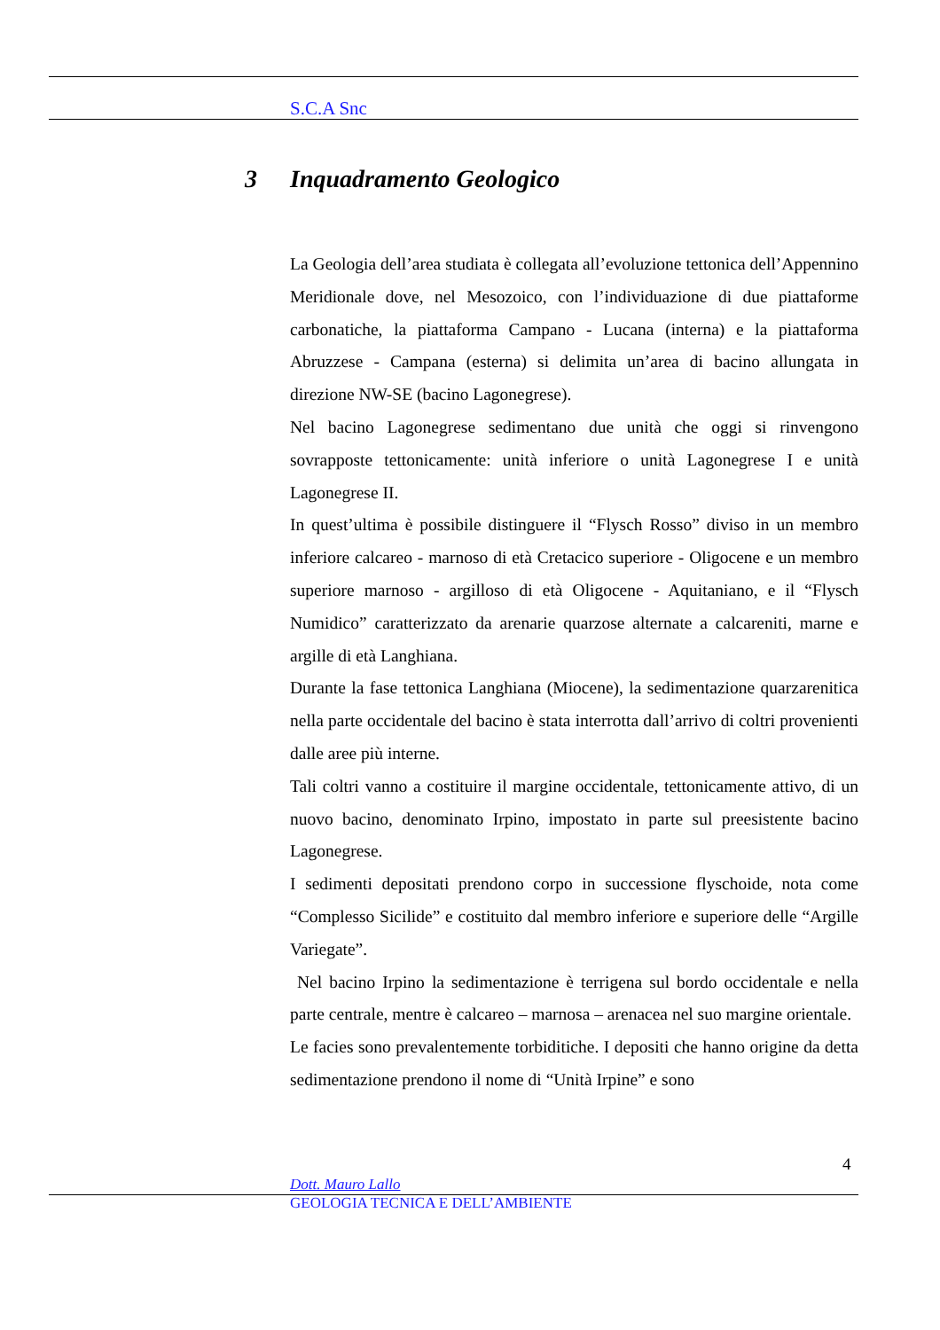S.C.A Snc
3 Inquadramento Geologico
La Geologia dell’area studiata è collegata all’evoluzione tettonica dell’Appennino Meridionale dove, nel Mesozoico, con l’individuazione di due piattaforme carbonatiche, la piattaforma Campano - Lucana (interna) e la piattaforma Abruzzese - Campana (esterna) si delimita un’area di bacino allungata in direzione NW-SE (bacino Lagonegrese).
Nel bacino Lagonegrese sedimentano due unità che oggi si rinvengono sovrapposte tettonicamente: unità inferiore o unità Lagonegrese I e unità Lagonegrese II.
In quest’ultima è possibile distinguere il “Flysch Rosso” diviso in un membro inferiore calcareo - marnoso di età Cretacico superiore - Oligocene e un membro superiore marnoso - argilloso di età Oligocene - Aquitaniano, e il “Flysch Numidico” caratterizzato da arenarie quarzose alternate a calcareniti, marne e argille di età Langhiana.
Durante la fase tettonica Langhiana (Miocene), la sedimentazione quarzarenitica nella parte occidentale del bacino è stata interrotta dall’arrivo di coltri provenienti dalle aree più interne.
Tali coltri vanno a costituire il margine occidentale, tettonicamente attivo, di un nuovo bacino, denominato Irpino, impostato in parte sul preesistente bacino Lagonegrese.
I sedimenti depositati prendono corpo in successione flyschoide, nota come “Complesso Sicilide” e costituito dal membro inferiore e superiore delle “Argille Variegate”.
Nel bacino Irpino la sedimentazione è terrigena sul bordo occidentale e nella parte centrale, mentre è calcareo – marnosa – arenacea nel suo margine orientale.
Le facies sono prevalentemente torbiditiche. I depositi che hanno origine da detta sedimentazione prendono il nome di “Unità Irpine” e sono
4
Dott. Mauro Lallo
GEOLOGIA TECNICA E DELL’AMBIENTE